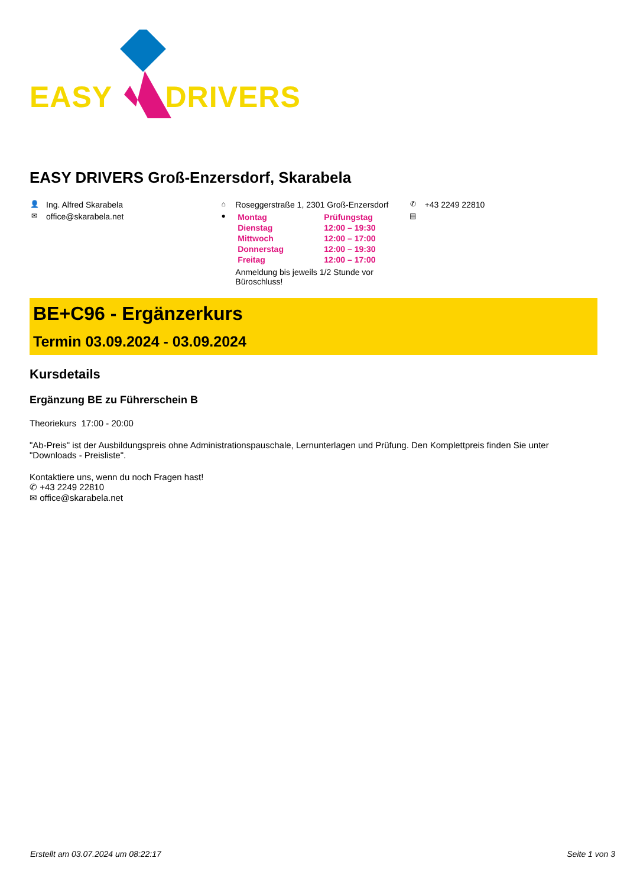EASY DRIVERS
EASY DRIVERS Groß-Enzersdorf, Skarabela
👤 Ing. Alfred Skarabela
✉ office@skarabela.net
⌂ Roseggerstraße 1, 2301 Groß-Enzersdorf
●
| Montag | Prüfungstag |
| Dienstag | 12:00 – 19:30 |
| Mittwoch | 12:00 – 17:00 |
| Donnerstag | 12:00 – 19:30 |
| Freitag | 12:00 – 17:00 |
Anmeldung bis jeweils 1/2 Stunde vor Büroschluss!
✆ +43 2249 22810
▤
BE+C96 - Ergänzerkurs
Termin 03.09.2024 - 03.09.2024
Kursdetails
Ergänzung BE zu Führerschein B
Theoriekurs 17:00 - 20:00
"Ab-Preis" ist der Ausbildungspreis ohne Administrationspauschale, Lernunterlagen und Prüfung. Den Komplettpreis finden Sie unter "Downloads - Preisliste".
Kontaktiere uns, wenn du noch Fragen hast!
✆ +43 2249 22810
✉ office@skarabela.net
Erstellt am 03.07.2024 um 08:22:17 Seite 1 von 3